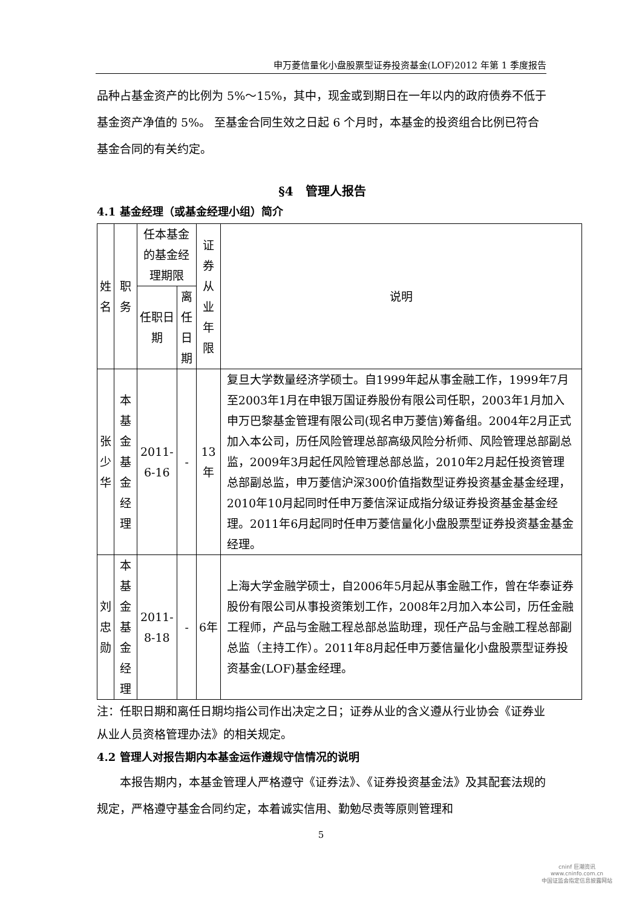申万菱信量化小盘股票型证券投资基金(LOF)2012 年第 1 季度报告
品种占基金资产的比例为 5%～15%，其中，现金或到期日在一年以内的政府债券不低于基金资产净值的 5%。 至基金合同生效之日起 6 个月时，本基金的投资组合比例已符合基金合同的有关约定。
§4　管理人报告
4.1 基金经理（或基金经理小组）简介
| 姓名 | 职务 | 任本基金的基金经理期限 | | 证券从业年限 | 说明 |
| --- | --- | --- | --- | --- | --- |
| | | 任职日期 | 离任日期 | | |
| 张少华 | 本基金基金经理 | 2011-6-16 | - | 13年 | 复旦大学数量经济学硕士。自1999年起从事金融工作，1999年7月至2003年1月在申银万国证券股份有限公司任职，2003年1月加入申万巴黎基金管理有限公司(现名申万菱信)筹备组。2004年2月正式加入本公司，历任风险管理总部高级风险分析师、风险管理总部副总监，2009年3月起任风险管理总部总监，2010年2月起任投资管理总部副总监，申万菱信沪深300价值指数型证券投资基金基金经理，2010年10月起同时任申万菱信深证成指分级证券投资基金基金经理。2011年6月起同时任申万菱信量化小盘股票型证券投资基金基金经理。 |
| 刘忠勋 | 本基金基金经理 | 2011-8-18 | - | 6年 | 上海大学金融学硕士，自2006年5月起从事金融工作，曾在华泰证券股份有限公司从事投资策划工作，2008年2月加入本公司，历任金融工程师，产品与金融工程总部总监助理，现任产品与金融工程总部副总监（主持工作）。2011年8月起任申万菱信量化小盘股票型证券投资基金(LOF)基金经理。 |
注：任职日期和离任日期均指公司作出决定之日；证券从业的含义遵从行业协会《证券业从业人员资格管理办法》的相关规定。
4.2 管理人对报告期内本基金运作遵规守信情况的说明
本报告期内，本基金管理人严格遵守《证券法》、《证券投资基金法》及其配套法规的规定，严格遵守基金合同约定，本着诚实信用、勤勉尽责等原则管理和
5
cninf 巨潮资讯
www.cninfo.com.cn
中国证监会指定信息披露网站